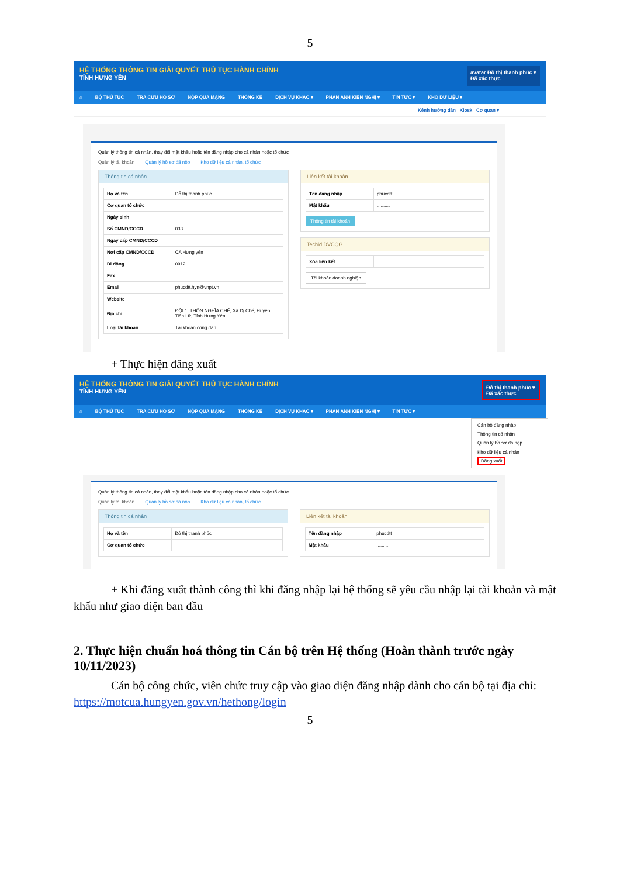5
HỆ THỐNG THÔNG TIN GIẢI QUYẾT THỦ TỤC HÀNH CHÍNH
TỈNH HƯNG YÊN
avatar Đỗ thị thanh phúc ▾
Đã xác thực
⌂ BỘ THỦ TỤC TRA CỨU HỒ SƠ NỘP QUA MẠNG THỐNG KÊ DỊCH VỤ KHÁC ▾ PHẢN ÁNH KIẾN NGHỊ ▾ TIN TỨC ▾ KHO DỮ LIỆU ▾
Kênh hướng dẫn Kiosk Cơ quan ▾
Quản lý thông tin cá nhân, thay đổi mật khẩu hoặc tên đăng nhập cho cá nhân hoặc tổ chức
Quản lý tài khoản Quản lý hồ sơ đã nộp Kho dữ liệu cá nhân, tổ chức
Thông tin cá nhân
| Họ và tên | Đỗ thị thanh phúc |
| Cơ quan tổ chức | |
| Ngày sinh | |
| Số CMND/CCCD | 033 |
| Ngày cấp CMND/CCCD | |
| Nơi cấp CMND/CCCD | CA Hưng yên |
| Di động | 0912 |
| Fax | |
| Email | phucdtt.hyn@vnpt.vn |
| Website | |
| Địa chỉ | ĐỘI 1, THÔN NGHĨA CHẾ, Xã Dị Chế, Huyện Tiên Lữ, Tỉnh Hưng Yên |
| Loại tài khoản | Tài khoản công dân |
Liên kết tài khoản
| Tên đăng nhập | phucdtt |
| Mật khẩu | .......... |
Thông tin tài khoản
Techid DVCQG
| Xóa liên kết | .............................. |
Tài khoản doanh nghiệp
+ Thực hiện đăng xuất
HỆ THỐNG THÔNG TIN GIẢI QUYẾT THỦ TỤC HÀNH CHÍNH
TỈNH HƯNG YÊN
Đỗ thị thanh phúc ▾
Đã xác thực
⌂ BỘ THỦ TỤC TRA CỨU HỒ SƠ NỘP QUA MẠNG THỐNG KÊ DỊCH VỤ KHÁC ▾ PHẢN ÁNH KIẾN NGHỊ ▾ TIN TỨC ▾
Cán bộ đăng nhập
Thông tin cá nhân
Quản lý hồ sơ đã nộp
Kho dữ liệu cá nhân
Đăng xuất
Quản lý thông tin cá nhân, thay đổi mật khẩu hoặc tên đăng nhập cho cá nhân hoặc tổ chức
Quản lý tài khoản Quản lý hồ sơ đã nộp Kho dữ liệu cá nhân, tổ chức
Thông tin cá nhân
| Họ và tên | Đỗ thị thanh phúc |
| Cơ quan tổ chức | |
Liên kết tài khoản
| Tên đăng nhập | phucdtt |
| Mật khẩu | .......... |
+ Khi đăng xuất thành công thì khi đăng nhập lại hệ thống sẽ yêu cầu nhập lại tài khoản và mật khẩu như giao diện ban đầu
2. Thực hiện chuẩn hoá thông tin Cán bộ trên Hệ thống (Hoàn thành trước ngày 10/11/2023)
Cán bộ công chức, viên chức truy cập vào giao diện đăng nhập dành cho cán bộ tại địa chỉ: https://motcua.hungyen.gov.vn/hethong/login
5